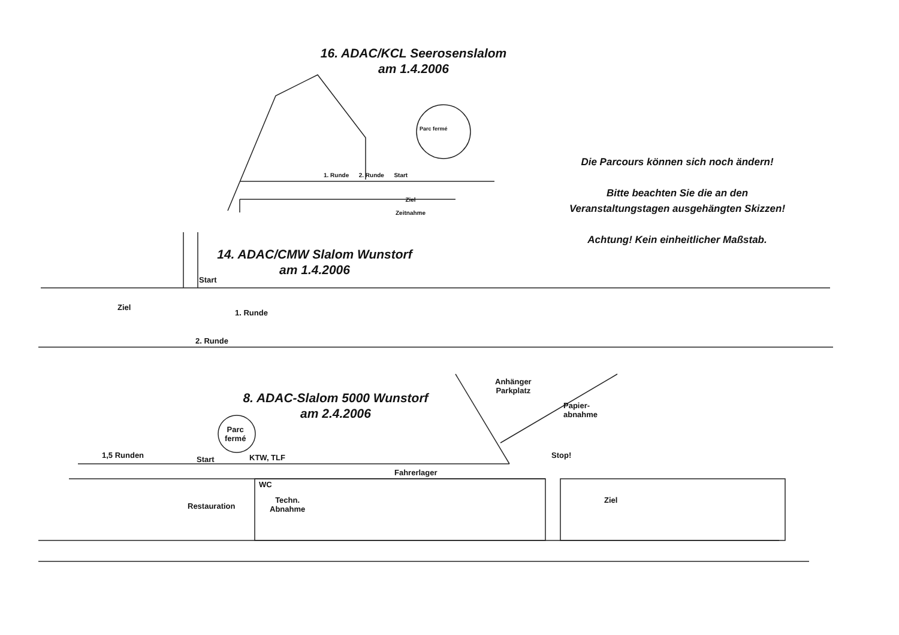16. ADAC/KCL Seerosenslalom
am 1.4.2006
Parc fermé
1. Runde 2. Runde Start
Ziel
Zeitnahme
Die Parcours können sich noch ändern!
Bitte beachten Sie die an den
Veranstaltungstagen ausgehängten Skizzen!
Achtung! Kein einheitlicher Maßstab.
14. ADAC/CMW Slalom Wunstorf
am 1.4.2006
Start
Ziel
1. Runde
2. Runde
8. ADAC-Slalom 5000 Wunstorf
am 2.4.2006
Anhänger
Parkplatz
Papier-
abnahme
Parc
fermé
1,5 Runden Start KTW, TLF Stop!
Fahrerlager
WC
Restauration
Techn.
Abnahme
Ziel